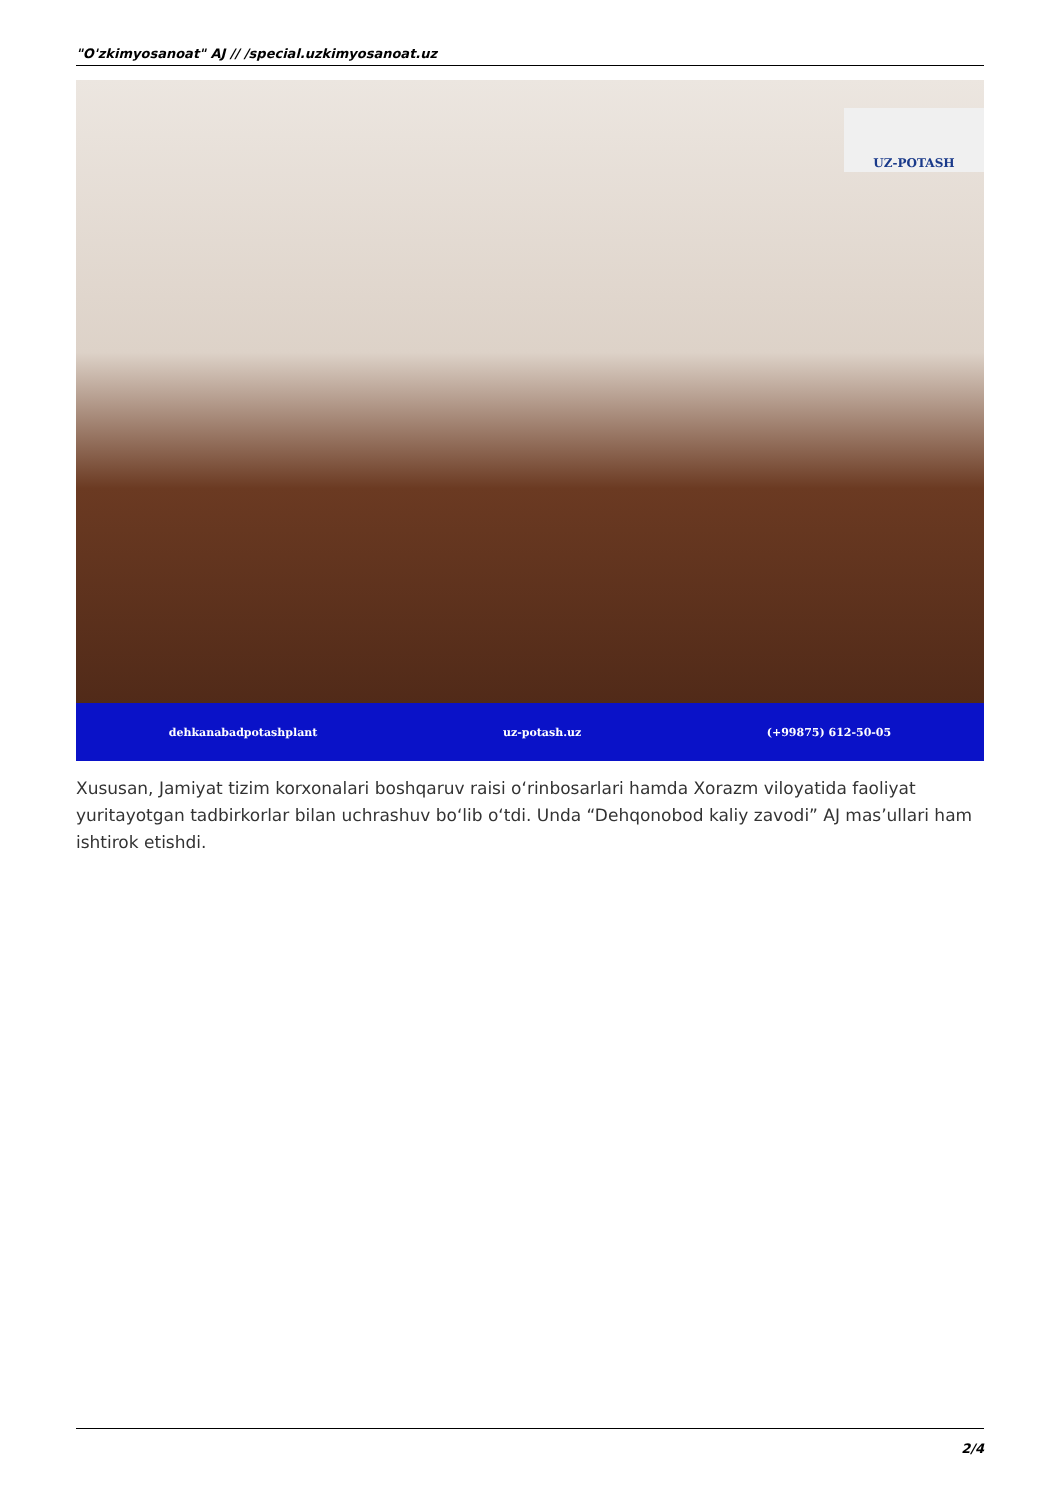"O'zkimyosanoat" AJ // /special.uzkimyosanoat.uz
UZ-POTASH
dehkanabadpotashplant uz-potash.uz (+99875) 612-50-05
Xususan, Jamiyat tizim korxonalari boshqaruv raisi o‘rinbosarlari hamda Xorazm viloyatida faoliyat yuritayotgan tadbirkorlar bilan uchrashuv bo‘lib o‘tdi. Unda “Dehqonobod kaliy zavodi” AJ mas’ullari ham ishtirok etishdi.
2/4